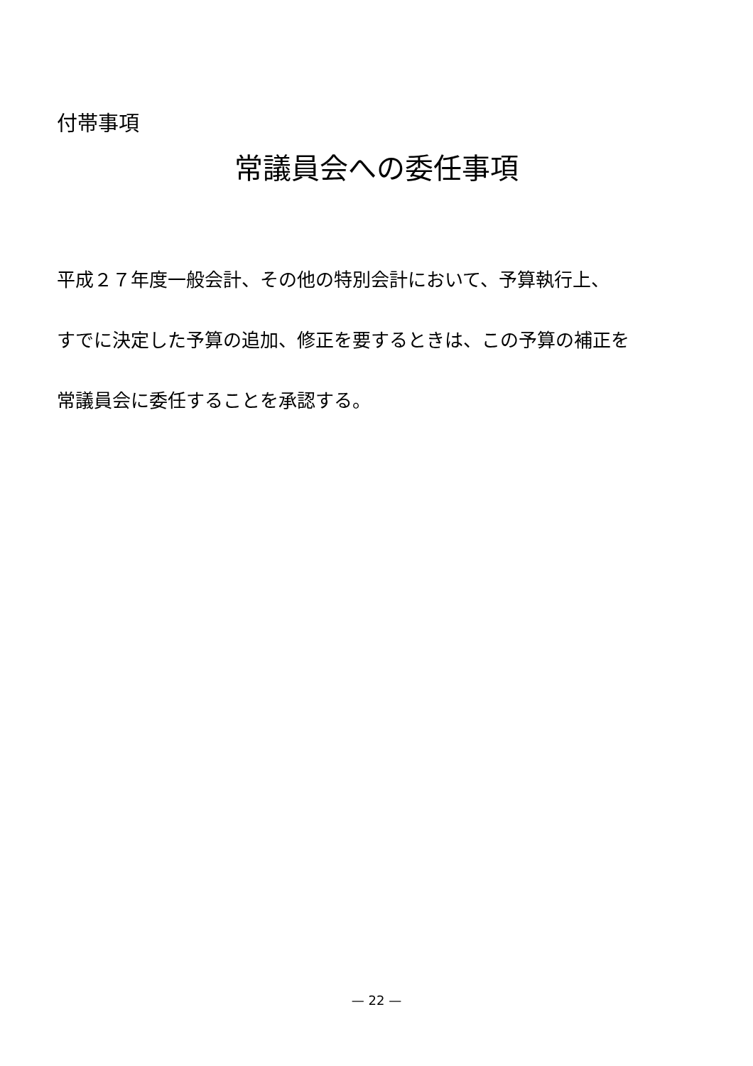付帯事項
常議員会への委任事項
平成２７年度一般会計、その他の特別会計において、予算執行上、
すでに決定した予算の追加、修正を要するときは、この予算の補正を
常議員会に委任することを承認する。
— 22 —